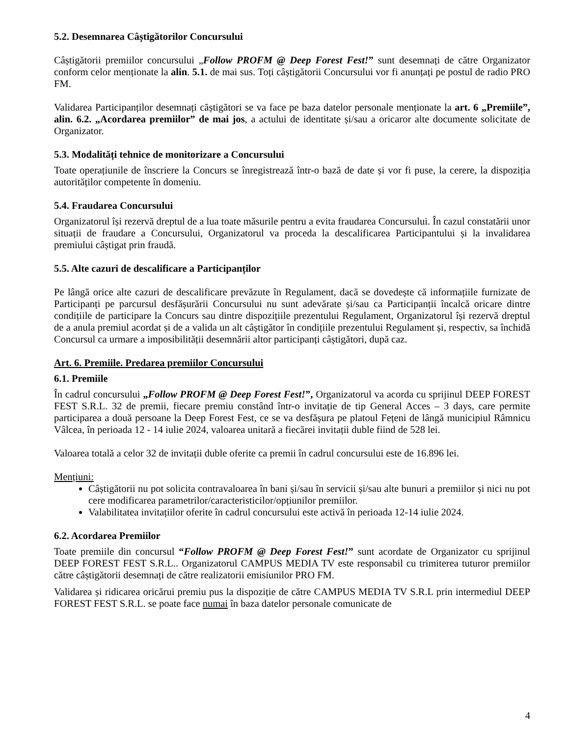5.2. Desemnarea Câștigătorilor Concursului
Câștigătorii premiilor concursului „Follow PROFM @ Deep Forest Fest!” sunt desemnați de către Organizator conform celor menționate la alin. 5.1. de mai sus. Toți câștigătorii Concursului vor fi anunțați pe postul de radio PRO FM.
Validarea Participanților desemnați căștigători se va face pe baza datelor personale menționate la art. 6 „Premiile”, alin. 6.2. „Acordarea premiilor” de mai jos, a actului de identitate și/sau a oricaror alte documente solicitate de Organizator.
5.3. Modalități tehnice de monitorizare a Concursului
Toate operațiunile de înscriere la Concurs se înregistrează într-o bază de date și vor fi puse, la cerere, la dispoziția autorităților competente în domeniu.
5.4. Fraudarea Concursului
Organizatorul își rezervă dreptul de a lua toate măsurile pentru a evita fraudarea Concursului. În cazul constatării unor situații de fraudare a Concursului, Organizatorul va proceda la descalificarea Participantului și la invalidarea premiului câștigat prin fraudă.
5.5. Alte cazuri de descalificare a Participanților
Pe lângă orice alte cazuri de descalificare prevăzute în Regulament, dacă se dovedește că informațiile furnizate de Participanți pe parcursul desfășurării Concursului nu sunt adevărate și/sau ca Participanții încalcă oricare dintre condițiile de participare la Concurs sau dintre dispozițiile prezentului Regulament, Organizatorul își rezervă dreptul de a anula premiul acordat și de a valida un alt câștigător în condițiile prezentului Regulament și, respectiv, sa închidă Concursul ca urmare a imposibilității desemnării altor participanți câștigători, după caz.
Art. 6. Premiile. Predarea premiilor Concursului
6.1. Premiile
În cadrul concursului „Follow PROFM @ Deep Forest Fest!”, Organizatorul va acorda cu sprijinul DEEP FOREST FEST S.R.L. 32 de premii, fiecare premiu constând într-o invitație de tip General Acces – 3 days, care permite participarea a două persoane la Deep Forest Fest, ce se va desfășura pe platoul Fețeni de lângă municipiul Râmnicu Vâlcea, în perioada 12 - 14 iulie 2024, valoarea unitară a fiecărei invitații duble fiind de 528 lei.
Valoarea totală a celor 32 de invitații duble oferite ca premii în cadrul concursului este de 16.896 lei.
Mențiuni:
Câștigătorii nu pot solicita contravaloarea în bani și/sau în servicii și/sau alte bunuri a premiilor și nici nu pot cere modificarea parametrilor/caracteristicilor/opțiunilor premiilor.
Valabilitatea invitațiilor oferite în cadrul concursului este activă în perioada 12-14 iulie 2024.
6.2. Acordarea Premiilor
Toate premiile din concursul “Follow PROFM @ Deep Forest Fest!” sunt acordate de Organizator cu sprijinul DEEP FOREST FEST S.R.L.. Organizatorul CAMPUS MEDIA TV este responsabil cu trimiterea tuturor premiilor către câștigătorii desemnați de către realizatorii emisiunilor PRO FM.
Validarea și ridicarea oricărui premiu pus la dispoziție de către CAMPUS MEDIA TV S.R.L prin intermediul DEEP FOREST FEST S.R.L. se poate face numai în baza datelor personale comunicate de
4